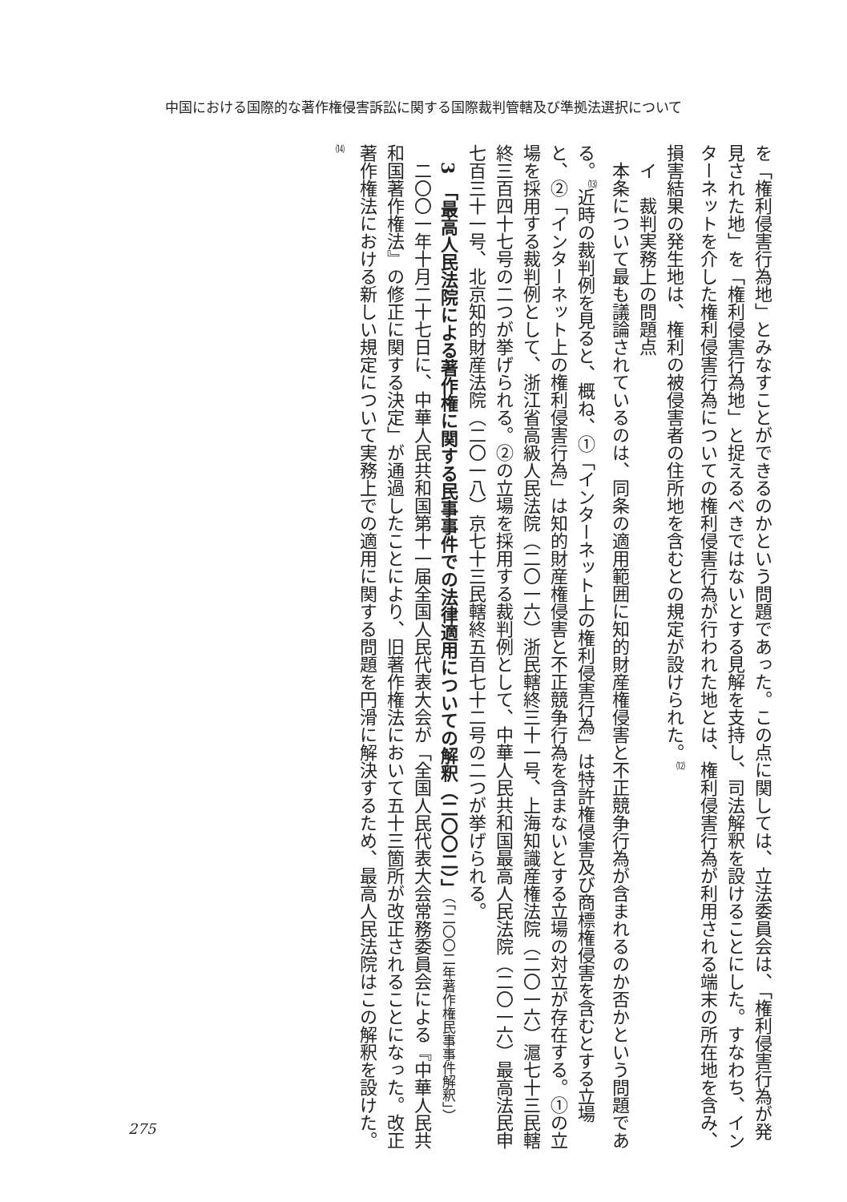中国における国際的な著作権侵害訴訟に関する国際裁判管轄及び準拠法選択について
を「権利侵害行為地」とみなすことができるのかという問題であった。この点に関しては、立法委員会は、「権利侵害行為が発見された地」を「権利侵害行為地」と捉えるべきではないとする見解を支持し、司法解釈を設けることにした。すなわち、インターネットを介した権利侵害行為についての権利侵害行為が行われた地とは、権利侵害行為が利用される端末の所在地を含み、損害結果の発生地は、権利の被侵害者の住所地を含むとの規定が設けられた。<sup>⑿</sup>
　イ　裁判実務上の問題点
　本条について最も議論されているのは、同条の適用範囲に知的財産権侵害と不正競争行為が含まれるのか否かという問題である。<sup>⒀</sup>近時の裁判例を見ると、概ね、①「インターネット上の権利侵害行為」は特許権侵害及び商標権侵害を含むとする立場と、②「インターネット上の権利侵害行為」は知的財産権侵害と不正競争行為を含まないとする立場の対立が存在する。①の立場を採用する裁判例として、浙江省高級人民法院（二〇一六）浙民轄終三十一号、上海知識産権法院（二〇一六）滬七十三民轄終三百四十七号の二つが挙げられる。②の立場を採用する裁判例として、中華人民共和国最高人民法院（二〇一六）最高法民申七百三十一号、北京知的財産法院（二〇一八）京七十三民轄終五百七十二号の二つが挙げられる。
　3　「最高人民法院による著作権に関する民事事件での法律適用についての解釈（二〇〇二）」（「二〇〇二年著作権民事事件解釈」）
　二〇〇一年十月二十七日に、中華人民共和国第十一届全国人民代表大会が「全国人民代表大会常務委員会による『中華人民共和国著作権法』の修正に関する決定」が通過したことにより、旧著作権法において五十三箇所が改正されることになった。改正著作権法における新しい規定について実務上での適用に関する問題を円滑に解決するため、最高人民法院はこの解釈を設けた。<sup>⒁</sup>
275